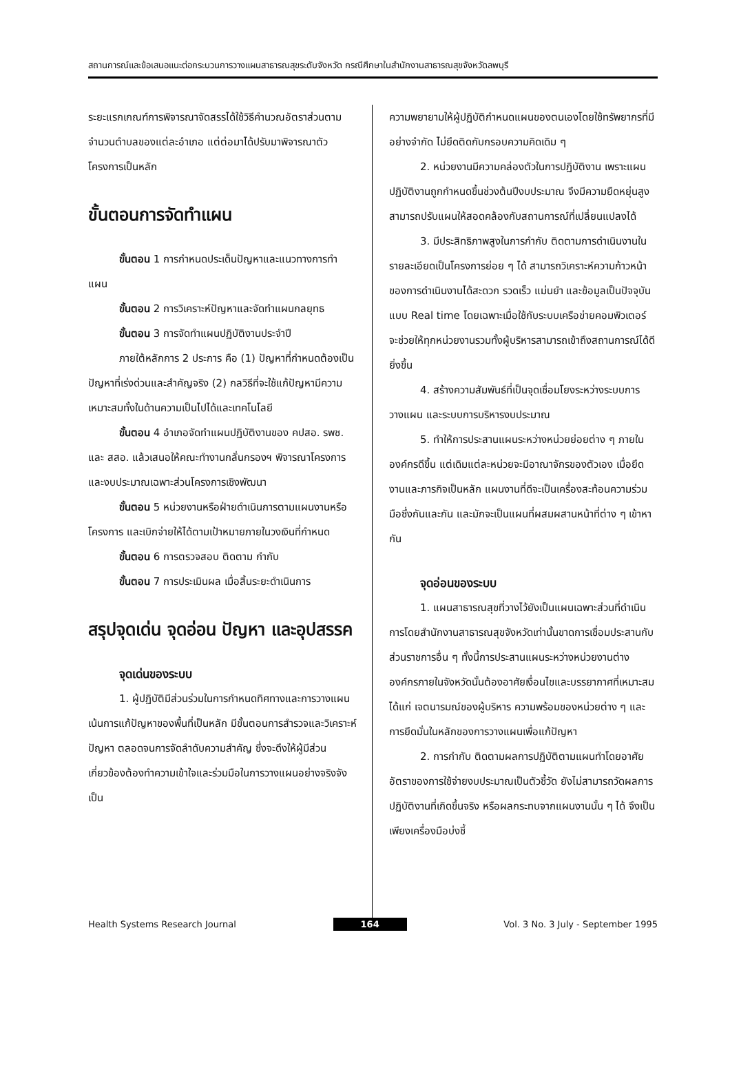สถานการณ์และข้อเสนอแนะต่อกระบวนการวางแผนสาธารณสุขระดับจังหวัด กรณีศึกษาในสำนักงานสาธารณสุขจังหวัดลพบุรี
ระยะแรกเกณฑ์การพิจารณาจัดสรรได้ใช้วิธีคำนวณอัตราส่วนตามจำนวนตำบลของแต่ละอำเภอ แต่ต่อมาได้ปรับมาพิจารณาตัวโครงการเป็นหลัก
ขั้นตอนการจัดทำแผน
ขั้นตอน 1 การกำหนดประเด็นปัญหาและแนวทางการทำแผน
ขั้นตอน 2 การวิเคราะห์ปัญหาและจัดทำแผนกลยุทธ
ขั้นตอน 3 การจัดทำแผนปฏิบัติงานประจำปี
ภายใต้หลักการ 2 ประการ คือ (1) ปัญหาที่กำหนดต้องเป็นปัญหาที่เร่งด่วนและสำคัญจริง (2) กลวิธีที่จะใช้แก้ปัญหามีความเหมาะสมทั้งในด้านความเป็นไปได้และเทคโนโลยี
ขั้นตอน 4 อำเภอจัดทำแผนปฏิบัติงานของ คปสอ. รพช. และ สสอ. แล้วเสนอให้คณะทำงานกลั่นกรองฯ พิจารณาโครงการและงบประมาณเฉพาะส่วนโครงการเชิงพัฒนา
ขั้นตอน 5 หน่วยงานหรือฝ่ายดำเนินการตามแผนงานหรือโครงการ และเบิกจ่ายให้ได้ตามเป้าหมายภายในวงเงินที่กำหนด
ขั้นตอน 6 การตรวจสอบ ติดตาม กำกับ
ขั้นตอน 7 การประเมินผล เมื่อสิ้นระยะดำเนินการ
สรุปจุดเด่น จุดอ่อน ปัญหา และอุปสรรค
จุดเด่นของระบบ
1. ผู้ปฏิบัติมีส่วนร่วมในการกำหนดทิศทางและการวางแผน เน้นการแก้ปัญหาของพื้นที่เป็นหลัก มีขั้นตอนการสำรวจและวิเคราะห์ปัญหา ตลอดจนการจัดลำดับความสำคัญ ซึ่งจะดึงให้ผู้มีส่วนเกี่ยวข้องต้องทำความเข้าใจและร่วมมือในการวางแผนอย่างจริงจัง เป็น
ความพยายามให้ผู้ปฏิบัติกำหนดแผนของตนเองโดยใช้ทรัพยากรที่มีอย่างจำกัด ไม่ยึดติดกับกรอบความคิดเดิม ๆ
2. หน่วยงานมีความคล่องตัวในการปฏิบัติงาน เพราะแผนปฏิบัติงานถูกกำหนดขึ้นช่วงต้นปีงบประมาณ จึงมีความยืดหยุ่นสูง สามารถปรับแผนให้สอดคล้องกับสถานการณ์ที่เปลี่ยนแปลงได้
3. มีประสิทธิภาพสูงในการกำกับ ติดตามการดำเนินงานในรายละเอียดเป็นโครงการย่อย ๆ ได้ สามารถวิเคราะห์ความก้าวหน้าของการดำเนินงานได้สะดวก รวดเร็ว แม่นยำ และข้อมูลเป็นปัจจุบันแบบ Real time โดยเฉพาะเมื่อใช้กับระบบเครือข่ายคอมพิวเตอร์ จะช่วยให้ทุกหน่วยงานรวมทั้งผู้บริหารสามารถเข้าถึงสถานการณ์ได้ดียิ่งขึ้น
4. สร้างความสัมพันธ์ที่เป็นจุดเชื่อมโยงระหว่างระบบการวางแผน และระบบการบริหารงบประมาณ
5. ทำให้การประสานแผนระหว่างหน่วยย่อยต่าง ๆ ภายในองค์กรดีขึ้น แต่เดิมแต่ละหน่วยจะมีอาณาจักรของตัวเอง เมื่อยึดงานและภารกิจเป็นหลัก แผนงานที่ดีจะเป็นเครื่องสะท้อนความร่วมมือซึ่งกันและกัน และมักจะเป็นแผนที่ผสมผสานหน้าที่ต่าง ๆ เข้าหากัน
จุดอ่อนของระบบ
1. แผนสาธารณสุขที่วางไว้ยังเป็นแผนเฉพาะส่วนที่ดำเนินการโดยสำนักงานสาธารณสุขจังหวัดเท่านั้นขาดการเชื่อมประสานกับส่วนราชการอื่น ๆ ทั้งนี้การประสานแผนระหว่างหน่วยงานต่างองค์กรภายในจังหวัดนั้นต้องอาศัยเงื่อนไขและบรรยากาศที่เหมาะสม ได้แก่ เจตนารมณ์ของผู้บริหาร ความพร้อมของหน่วยต่าง ๆ และการยึดมั่นในหลักของการวางแผนเพื่อแก้ปัญหา
2. การกำกับ ติดตามผลการปฏิบัติตามแผนทำโดยอาศัยอัตราของการใช้จ่ายงบประมาณเป็นตัวชี้วัด ยังไม่สามารถวัดผลการปฏิบัติงานที่เกิดขึ้นจริง หรือผลกระทบจากแผนงานนั้น ๆ ได้ จึงเป็นเพียงเครื่องมือบ่งชี้
Health Systems Research Journal 164 Vol. 3 No. 3 July - September 1995